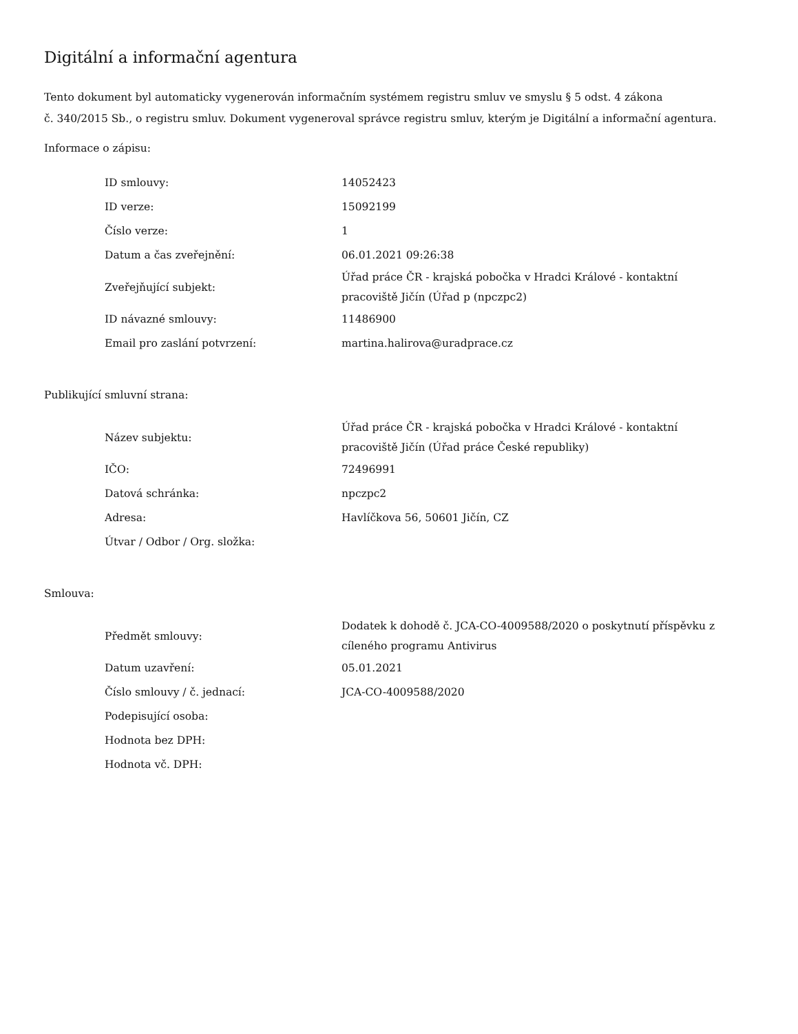Digitální a informační agentura
Tento dokument byl automaticky vygenerován informačním systémem registru smluv ve smyslu § 5 odst. 4 zákona
č. 340/2015 Sb., o registru smluv. Dokument vygeneroval správce registru smluv, kterým je Digitální a informační agentura.
Informace o zápisu:
| ID smlouvy: | 14052423 |
| ID verze: | 15092199 |
| Číslo verze: | 1 |
| Datum a čas zveřejnění: | 06.01.2021 09:26:38 |
| Zveřejňující subjekt: | Úřad práce ČR - krajská pobočka v Hradci Králové - kontaktní pracoviště Jičín (Úřad p (npczpc2) |
| ID návazné smlouvy: | 11486900 |
| Email pro zaslání potvrzení: | martina.halirova@uradprace.cz |
Publikující smluvní strana:
| Název subjektu: | Úřad práce ČR - krajská pobočka v Hradci Králové - kontaktní pracoviště Jičín (Úřad práce České republiky) |
| IČO: | 72496991 |
| Datová schránka: | npczpc2 |
| Adresa: | Havlíčkova 56, 50601 Jičín, CZ |
| Útvar / Odbor / Org. složka: | |
Smlouva:
| Předmět smlouvy: | Dodatek k dohodě č. JCA-CO-4009588/2020 o poskytnutí příspěvku z cíleného programu Antivirus |
| Datum uzavření: | 05.01.2021 |
| Číslo smlouvy / č. jednací: | JCA-CO-4009588/2020 |
| Podepisující osoba: | |
| Hodnota bez DPH: | |
| Hodnota vč. DPH: | |